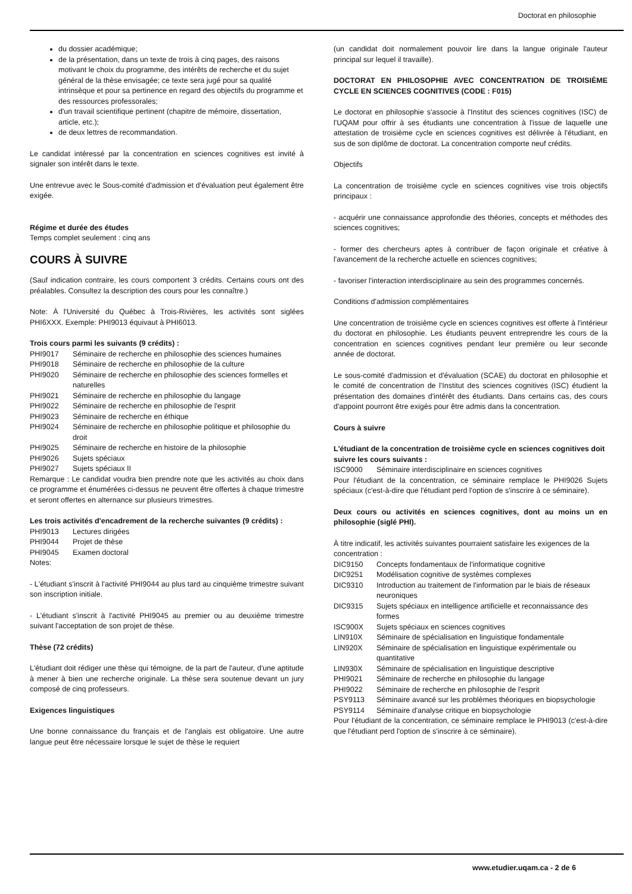Doctorat en philosophie
du dossier académique;
de la présentation, dans un texte de trois à cinq pages, des raisons motivant le choix du programme, des intérêts de recherche et du sujet général de la thèse envisagée; ce texte sera jugé pour sa qualité intrinsèque et pour sa pertinence en regard des objectifs du programme et des ressources professorales;
d'un travail scientifique pertinent (chapitre de mémoire, dissertation, article, etc.);
de deux lettres de recommandation.
Le candidat intéressé par la concentration en sciences cognitives est invité à signaler son intérêt dans le texte.
Une entrevue avec le Sous-comité d'admission et d'évaluation peut également être exigée.
Régime et durée des études
Temps complet seulement : cinq ans
COURS À SUIVRE
(Sauf indication contraire, les cours comportent 3 crédits. Certains cours ont des préalables. Consultez la description des cours pour les connaître.)
Note: À l'Université du Québec à Trois-Rivières, les activités sont siglées PHI6XXX. Exemple: PHI9013 équivaut à PHI6013.
Trois cours parmi les suivants (9 crédits) :
| PHI9017 | Séminaire de recherche en philosophie des sciences humaines |
| PHI9018 | Séminaire de recherche en philosophie de la culture |
| PHI9020 | Séminaire de recherche en philosophie des sciences formelles et naturelles |
| PHI9021 | Séminaire de recherche en philosophie du langage |
| PHI9022 | Séminaire de recherche en philosophie de l'esprit |
| PHI9023 | Séminaire de recherche en éthique |
| PHI9024 | Séminaire de recherche en philosophie politique et philosophie du droit |
| PHI9025 | Séminaire de recherche en histoire de la philosophie |
| PHI9026 | Sujets spéciaux |
| PHI9027 | Sujets spéciaux II |
Remarque : Le candidat voudra bien prendre note que les activités au choix dans ce programme et énumérées ci-dessus ne peuvent être offertes à chaque trimestre et seront offertes en alternance sur plusieurs trimestres.
Les trois activités d'encadrement de la recherche suivantes (9 crédits) :
| PHI9013 | Lectures dirigées |
| PHI9044 | Projet de thèse |
| PHI9045 | Examen doctoral |
Notes:
- L'étudiant s'inscrit à l'activité PHI9044 au plus tard au cinquième trimestre suivant son inscription initiale.
- L'étudiant s'inscrit à l'activité PHI9045 au premier ou au deuxième trimestre suivant l'acceptation de son projet de thèse.
Thèse (72 crédits)
L'étudiant doit rédiger une thèse qui témoigne, de la part de l'auteur, d'une aptitude à mener à bien une recherche originale. La thèse sera soutenue devant un jury composé de cinq professeurs.
Exigences linguistiques
Une bonne connaissance du français et de l'anglais est obligatoire. Une autre langue peut être nécessaire lorsque le sujet de thèse le requiert
(un candidat doit normalement pouvoir lire dans la langue originale l'auteur principal sur lequel il travaille).
DOCTORAT EN PHILOSOPHIE AVEC CONCENTRATION DE TROISIÈME CYCLE EN SCIENCES COGNITIVES (CODE : F015)
Le doctorat en philosophie s'associe à l'Institut des sciences cognitives (ISC) de l'UQAM pour offrir à ses étudiants une concentration à l'issue de laquelle une attestation de troisième cycle en sciences cognitives est délivrée à l'étudiant, en sus de son diplôme de doctorat. La concentration comporte neuf crédits.
Objectifs
La concentration de troisième cycle en sciences cognitives vise trois objectifs principaux :
- acquérir une connaissance approfondie des théories, concepts et méthodes des sciences cognitives;
- former des chercheurs aptes à contribuer de façon originale et créative à l'avancement de la recherche actuelle en sciences cognitives;
- favoriser l'interaction interdisciplinaire au sein des programmes concernés.
Conditions d'admission complémentaires
Une concentration de troisième cycle en sciences cognitives est offerte à l'intérieur du doctorat en philosophie. Les étudiants peuvent entreprendre les cours de la concentration en sciences cognitives pendant leur première ou leur seconde année de doctorat.
Le sous-comité d'admission et d'évaluation (SCAE) du doctorat en philosophie et le comité de concentration de l'Institut des sciences cognitives (ISC) étudient la présentation des domaines d'intérêt des étudiants. Dans certains cas, des cours d'appoint pourront être exigés pour être admis dans la concentration.
Cours à suivre
L'étudiant de la concentration de troisième cycle en sciences cognitives doit suivre les cours suivants :
| ISC9000 | Séminaire interdisciplinaire en sciences cognitives |
Pour l'étudiant de la concentration, ce séminaire remplace le PHI9026 Sujets spéciaux (c'est-à-dire que l'étudiant perd l'option de s'inscrire à ce séminaire).
Deux cours ou activités en sciences cognitives, dont au moins un en philosophie (siglé PHI).
À titre indicatif, les activités suivantes pourraient satisfaire les exigences de la concentration :
| DIC9150 | Concepts fondamentaux de l'informatique cognitive |
| DIC9251 | Modélisation cognitive de systèmes complexes |
| DIC9310 | Introduction au traitement de l'information par le biais de réseaux neuroniques |
| DIC9315 | Sujets spéciaux en intelligence artificielle et reconnaissance des formes |
| ISC900X | Sujets spéciaux en sciences cognitives |
| LIN910X | Séminaire de spécialisation en linguistique fondamentale |
| LIN920X | Séminaire de spécialisation en linguistique expérimentale ou quantitative |
| LIN930X | Séminaire de spécialisation en linguistique descriptive |
| PHI9021 | Séminaire de recherche en philosophie du langage |
| PHI9022 | Séminaire de recherche en philosophie de l'esprit |
| PSY9113 | Séminaire avancé sur les problèmes théoriques en biopsychologie |
| PSY9114 | Séminaire d'analyse critique en biopsychologie |
Pour l'étudiant de la concentration, ce séminaire remplace le PHI9013 (c'est-à-dire que l'étudiant perd l'option de s'inscrire à ce séminaire).
www.etudier.uqam.ca - 2 de 6